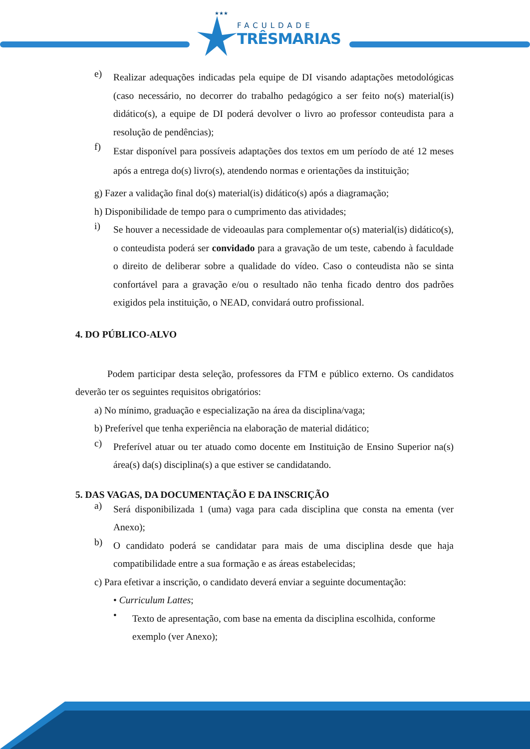★★★
FACULDADE
TRÊSMARIAS
e)
Realizar adequações indicadas pela equipe de DI visando adaptações metodológicas (caso necessário, no decorrer do trabalho pedagógico a ser feito no(s) material(is) didático(s), a equipe de DI poderá devolver o livro ao professor conteudista para a resolução de pendências);
f)
Estar disponível para possíveis adaptações dos textos em um período de até 12 meses após a entrega do(s) livro(s), atendendo normas e orientações da instituição;
g) Fazer a validação final do(s) material(is) didático(s) após a diagramação;
h) Disponibilidade de tempo para o cumprimento das atividades;
i)
Se houver a necessidade de videoaulas para complementar o(s) material(is) didático(s), o conteudista poderá ser convidado para a gravação de um teste, cabendo à faculdade o direito de deliberar sobre a qualidade do vídeo. Caso o conteudista não se sinta confortável para a gravação e/ou o resultado não tenha ficado dentro dos padrões exigidos pela instituição, o NEAD, convidará outro profissional.
4. DO PÚBLICO-ALVO
Podem participar desta seleção, professores da FTM e público externo. Os candidatos deverão ter os seguintes requisitos obrigatórios:
a) No mínimo, graduação e especialização na área da disciplina/vaga;
b) Preferível que tenha experiência na elaboração de material didático;
c)
Preferível atuar ou ter atuado como docente em Instituição de Ensino Superior na(s) área(s) da(s) disciplina(s) a que estiver se candidatando.
5. DAS VAGAS, DA DOCUMENTAÇÃO E DA INSCRIÇÃO
a)
Será disponibilizada 1 (uma) vaga para cada disciplina que consta na ementa (ver Anexo);
b)
O candidato poderá se candidatar para mais de uma disciplina desde que haja compatibilidade entre a sua formação e as áreas estabelecidas;
c) Para efetivar a inscrição, o candidato deverá enviar a seguinte documentação:
• Curriculum Lattes;
•
Texto de apresentação, com base na ementa da disciplina escolhida, conforme exemplo (ver Anexo);